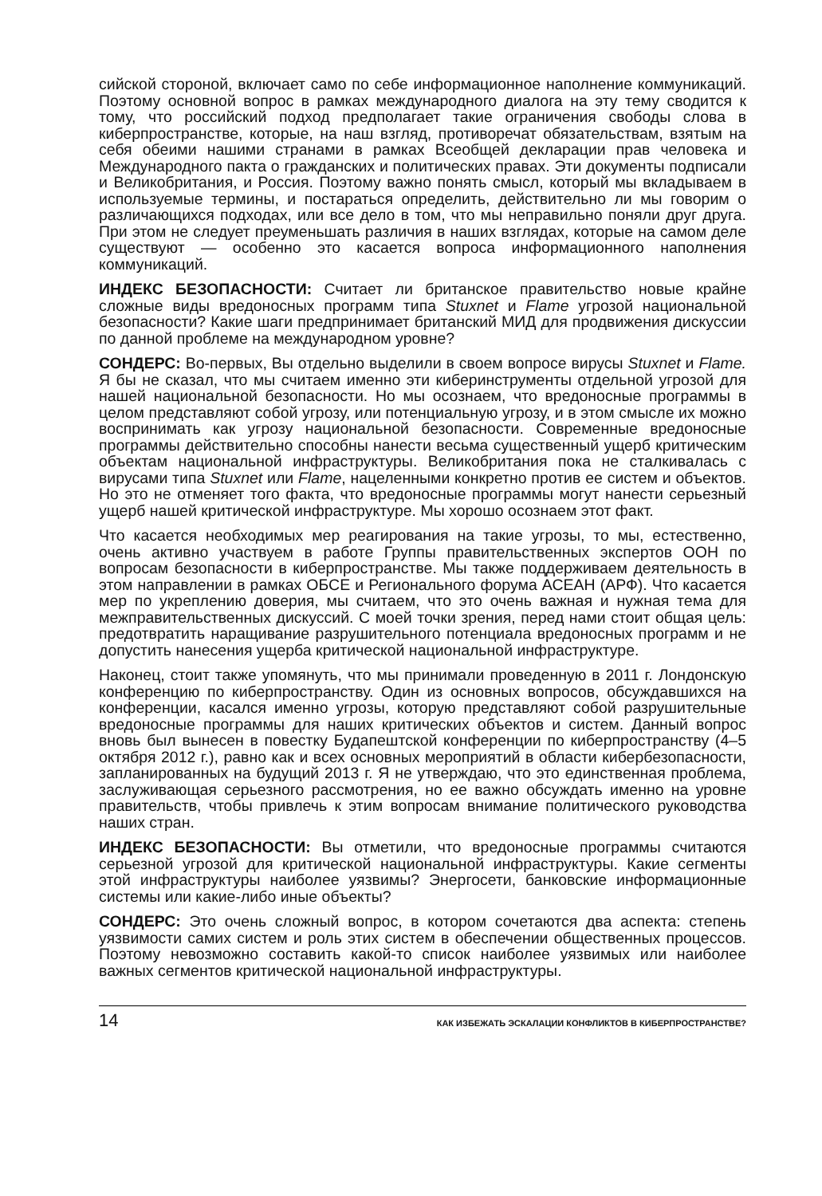сийской стороной, включает само по себе информационное наполнение коммуникаций. Поэтому основной вопрос в рамках международного диалога на эту тему сводится к тому, что российский подход предполагает такие ограничения свободы слова в киберпространстве, которые, на наш взгляд, противоречат обязательствам, взятым на себя обеими нашими странами в рамках Всеобщей декларации прав человека и Международного пакта о гражданских и политических правах. Эти документы подписали и Великобритания, и Россия. Поэтому важно понять смысл, который мы вкладываем в используемые термины, и постараться определить, действительно ли мы говорим о различающихся подходах, или все дело в том, что мы неправильно поняли друг друга. При этом не следует преуменьшать различия в наших взглядах, которые на самом деле существуют — особенно это касается вопроса информационного наполнения коммуникаций.
ИНДЕКС БЕЗОПАСНОСТИ: Считает ли британское правительство новые крайне сложные виды вредоносных программ типа Stuxnet и Flame угрозой национальной безопасности? Какие шаги предпринимает британский МИД для продвижения дискуссии по данной проблеме на международном уровне?
СОНДЕРС: Во-первых, Вы отдельно выделили в своем вопросе вирусы Stuxnet и Flame. Я бы не сказал, что мы считаем именно эти киберинструменты отдельной угрозой для нашей национальной безопасности. Но мы осознаем, что вредоносные программы в целом представляют собой угрозу, или потенциальную угрозу, и в этом смысле их можно воспринимать как угрозу национальной безопасности. Современные вредоносные программы действительно способны нанести весьма существенный ущерб критическим объектам национальной инфраструктуры. Великобритания пока не сталкивалась с вирусами типа Stuxnet или Flame, нацеленными конкретно против ее систем и объектов. Но это не отменяет того факта, что вредоносные программы могут нанести серьезный ущерб нашей критической инфраструктуре. Мы хорошо осознаем этот факт.
Что касается необходимых мер реагирования на такие угрозы, то мы, естественно, очень активно участвуем в работе Группы правительственных экспертов ООН по вопросам безопасности в киберпространстве. Мы также поддерживаем деятельность в этом направлении в рамках ОБСЕ и Регионального форума АСЕАН (АРФ). Что касается мер по укреплению доверия, мы считаем, что это очень важная и нужная тема для межправительственных дискуссий. С моей точки зрения, перед нами стоит общая цель: предотвратить наращивание разрушительного потенциала вредоносных программ и не допустить нанесения ущерба критической национальной инфраструктуре.
Наконец, стоит также упомянуть, что мы принимали проведенную в 2011 г. Лондонскую конференцию по киберпространству. Один из основных вопросов, обсуждавшихся на конференции, касался именно угрозы, которую представляют собой разрушительные вредоносные программы для наших критических объектов и систем. Данный вопрос вновь был вынесен в повестку Будапештской конференции по киберпространству (4–5 октября 2012 г.), равно как и всех основных мероприятий в области кибербезопасности, запланированных на будущий 2013 г. Я не утверждаю, что это единственная проблема, заслуживающая серьезного рассмотрения, но ее важно обсуждать именно на уровне правительств, чтобы привлечь к этим вопросам внимание политического руководства наших стран.
ИНДЕКС БЕЗОПАСНОСТИ: Вы отметили, что вредоносные программы считаются серьезной угрозой для критической национальной инфраструктуры. Какие сегменты этой инфраструктуры наиболее уязвимы? Энергосети, банковские информационные системы или какие-либо иные объекты?
СОНДЕРС: Это очень сложный вопрос, в котором сочетаются два аспекта: степень уязвимости самих систем и роль этих систем в обеспечении общественных процессов. Поэтому невозможно составить какой-то список наиболее уязвимых или наиболее важных сегментов критической национальной инфраструктуры.
14 КАК ИЗБЕЖАТЬ ЭСКАЛАЦИИ КОНФЛИКТОВ В КИБЕРПРОСТРАНСТВЕ?